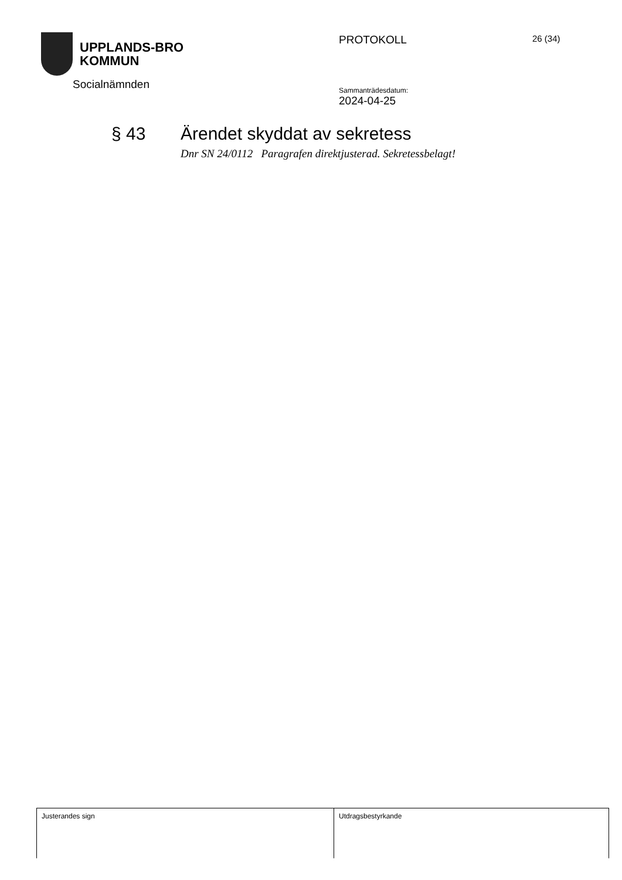UPPLANDS-BRO
KOMMUN
Socialnämnden
PROTOKOLL
Sammanträdesdatum:
2024-04-25
26 (34)
§ 43 Ärendet skyddat av sekretess
Dnr SN 24/0112 Paragrafen direktjusterad. Sekretessbelagt!
Justerandes sign Utdragsbestyrkande